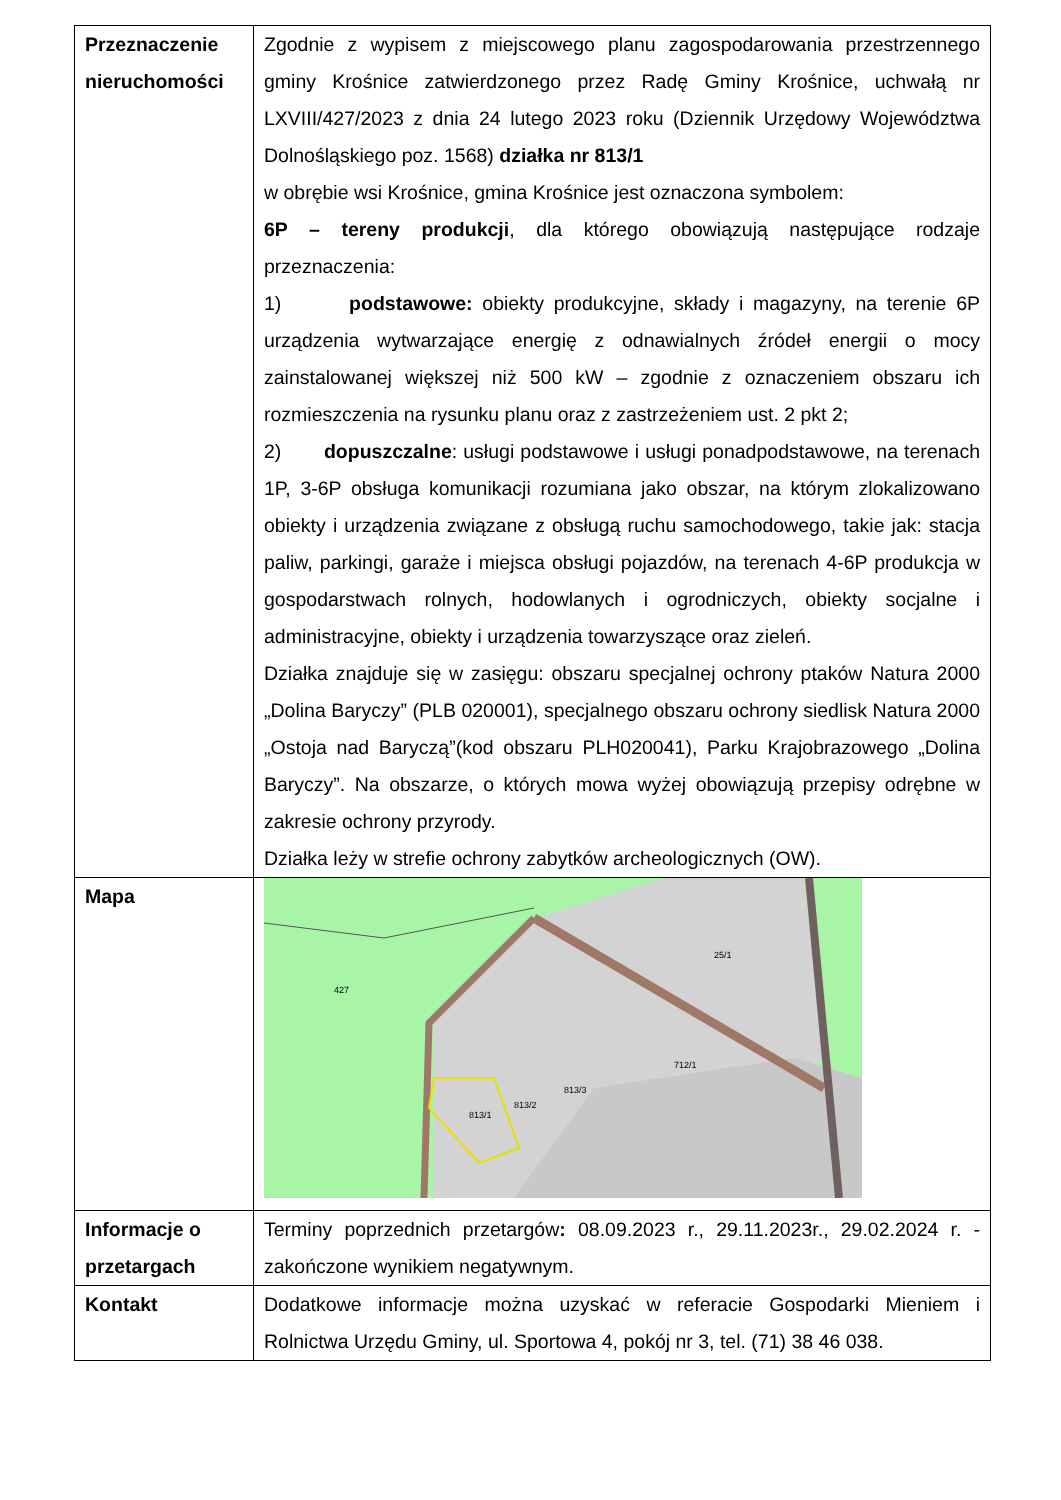| Przeznaczenie nieruchomości | Zgodnie z wypisem z miejscowego planu zagospodarowania przestrzennego gminy Krośnice zatwierdzonego przez Radę Gminy Krośnice, uchwałą nr LXVIII/427/2023 z dnia 24 lutego 2023 roku (Dziennik Urzędowy Województwa Dolnośląskiego poz. 1568) działka nr 813/1 w obrębie wsi Krośnice, gmina Krośnice jest oznaczona symbolem: 6P – tereny produkcji , dla którego obowiązują następujące rodzaje przeznaczenia: 1) podstawowe: obiekty produkcyjne, składy i magazyny, na terenie 6P urządzenia wytwarzające energię z odnawialnych źródeł energii o mocy zainstalowanej większej niż 500 kW – zgodnie z oznaczeniem obszaru ich rozmieszczenia na rysunku planu oraz z zastrzeżeniem ust. 2 pkt 2; 2) dopuszczalne : usługi podstawowe i usługi ponadpodstawowe, na terenach 1P, 3-6P obsługa komunikacji rozumiana jako obszar, na którym zlokalizowano obiekty i urządzenia związane z obsługą ruchu samochodowego, takie jak: stacja paliw, parkingi, garaże i miejsca obsługi pojazdów, na terenach 4-6P produkcja w gospodarstwach rolnych, hodowlanych i ogrodniczych, obiekty socjalne i administracyjne, obiekty i urządzenia towarzyszące oraz zieleń. Działka znajduje się w zasięgu: obszaru specjalnej ochrony ptaków Natura 2000 „Dolina Baryczy” (PLB 020001), specjalnego obszaru ochrony siedlisk Natura 2000 „Ostoja nad Baryczą”(kod obszaru PLH020041), Parku Krajobrazowego „Dolina Baryczy”. Na obszarze, o których mowa wyżej obowiązują przepisy odrębne w zakresie ochrony przyrody. Działka leży w strefie ochrony zabytków archeologicznych (OW). |
| Mapa | 813/1 813/2 813/3 427 25/1 712/1 |
| Informacje o przetargach | Terminy poprzednich przetargów : 08.09.2023 r., 29.11.2023r., 29.02.2024 r. - zakończone wynikiem negatywnym. |
| Kontakt | Dodatkowe informacje można uzyskać w referacie Gospodarki Mieniem i Rolnictwa Urzędu Gminy, ul. Sportowa 4, pokój nr 3, tel. (71) 38 46 038. |